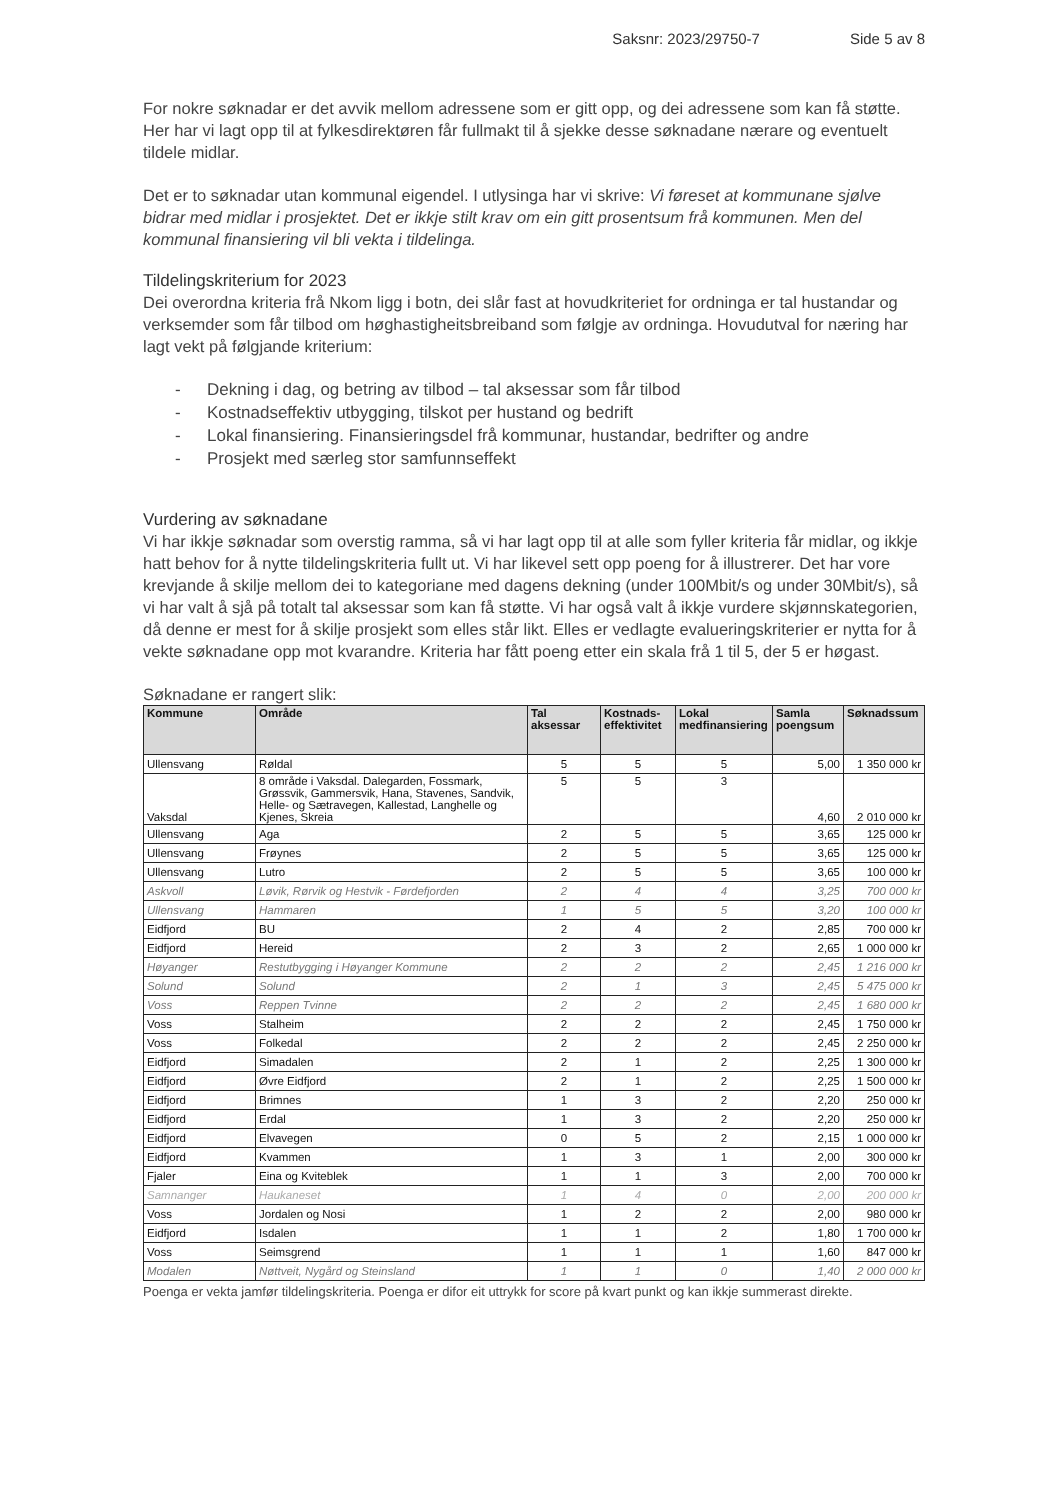Saksnr: 2023/29750-7 Side 5 av 8
For nokre søknadar er det avvik mellom adressene som er gitt opp, og dei adressene som kan få støtte. Her har vi lagt opp til at fylkesdirektøren får fullmakt til å sjekke desse søknadane nærare og eventuelt tildele midlar.
Det er to søknadar utan kommunal eigendel. I utlysinga har vi skrive: Vi føreset at kommunane sjølve bidrar med midlar i prosjektet. Det er ikkje stilt krav om ein gitt prosentsum frå kommunen. Men del kommunal finansiering vil bli vekta i tildelinga.
Tildelingskriterium for 2023
Dei overordna kriteria frå Nkom ligg i botn, dei slår fast at hovudkriteriet for ordninga er tal hustandar og verksemder som får tilbod om høghastigheitsbreiband som følgje av ordninga. Hovudutval for næring har lagt vekt på følgjande kriterium:
- Dekning i dag, og betring av tilbod – tal aksessar som får tilbod
- Kostnadseffektiv utbygging, tilskot per hustand og bedrift
- Lokal finansiering. Finansieringsdel frå kommunar, hustandar, bedrifter og andre
- Prosjekt med særleg stor samfunnseffekt
Vurdering av søknadane
Vi har ikkje søknadar som overstig ramma, så vi har lagt opp til at alle som fyller kriteria får midlar, og ikkje hatt behov for å nytte tildelingskriteria fullt ut. Vi har likevel sett opp poeng for å illustrerer. Det har vore krevjande å skilje mellom dei to kategoriane med dagens dekning (under 100Mbit/s og under 30Mbit/s), så vi har valt å sjå på totalt tal aksessar som kan få støtte. Vi har også valt å ikkje vurdere skjønnskategorien, då denne er mest for å skilje prosjekt som elles står likt. Elles er vedlagte evalueringskriterier er nytta for å vekte søknadane opp mot kvarandre. Kriteria har fått poeng etter ein skala frå 1 til 5, der 5 er høgast.
Søknadane er rangert slik:
| Kommune | Område | Tal aksessar | Kostnads-effektivitet | Lokal medfinansiering | Samla poengsum | Søknadssum |
| --- | --- | --- | --- | --- | --- | --- |
| Ullensvang | Røldal | 5 | 5 | 5 | 5,00 | 1 350 000 kr |
| Vaksdal | 8 område i Vaksdal. Dalegarden, Fossmark, Grøssvik, Gammersvik, Hana, Stavenes, Sandvik, Helle- og Sætravegen, Kallestad, Langhelle og Kjenes, Skreia | 5 | 5 | 3 | 4,60 | 2 010 000 kr |
| Ullensvang | Aga | 2 | 5 | 5 | 3,65 | 125 000 kr |
| Ullensvang | Frøynes | 2 | 5 | 5 | 3,65 | 125 000 kr |
| Ullensvang | Lutro | 2 | 5 | 5 | 3,65 | 100 000 kr |
| Askvoll | Løvik, Rørvik og Hestvik - Førdefjorden | 2 | 4 | 4 | 3,25 | 700 000 kr |
| Ullensvang | Hammaren | 1 | 5 | 5 | 3,20 | 100 000 kr |
| Eidfjord | BU | 2 | 4 | 2 | 2,85 | 700 000 kr |
| Eidfjord | Hereid | 2 | 3 | 2 | 2,65 | 1 000 000 kr |
| Høyanger | Restutbygging i Høyanger Kommune | 2 | 2 | 2 | 2,45 | 1 216 000 kr |
| Solund | Solund | 2 | 1 | 3 | 2,45 | 5 475 000 kr |
| Voss | Reppen Tvinne | 2 | 2 | 2 | 2,45 | 1 680 000 kr |
| Voss | Stalheim | 2 | 2 | 2 | 2,45 | 1 750 000 kr |
| Voss | Folkedal | 2 | 2 | 2 | 2,45 | 2 250 000 kr |
| Eidfjord | Simadalen | 2 | 1 | 2 | 2,25 | 1 300 000 kr |
| Eidfjord | Øvre Eidfjord | 2 | 1 | 2 | 2,25 | 1 500 000 kr |
| Eidfjord | Brimnes | 1 | 3 | 2 | 2,20 | 250 000 kr |
| Eidfjord | Erdal | 1 | 3 | 2 | 2,20 | 250 000 kr |
| Eidfjord | Elvavegen | 0 | 5 | 2 | 2,15 | 1 000 000 kr |
| Eidfjord | Kvammen | 1 | 3 | 1 | 2,00 | 300 000 kr |
| Fjaler | Eina og Kviteblek | 1 | 1 | 3 | 2,00 | 700 000 kr |
| Samnanger | Haukaneset | 1 | 4 | 0 | 2,00 | 200 000 kr |
| Voss | Jordalen og Nosi | 1 | 2 | 2 | 2,00 | 980 000 kr |
| Eidfjord | Isdalen | 1 | 1 | 2 | 1,80 | 1 700 000 kr |
| Voss | Seimsgrend | 1 | 1 | 1 | 1,60 | 847 000 kr |
| Modalen | Nøttveit, Nygård og Steinsland | 1 | 1 | 0 | 1,40 | 2 000 000 kr |
Poenga er vekta jamfør tildelingskriteria. Poenga er difor eit uttrykk for score på kvart punkt og kan ikkje summerast direkte.